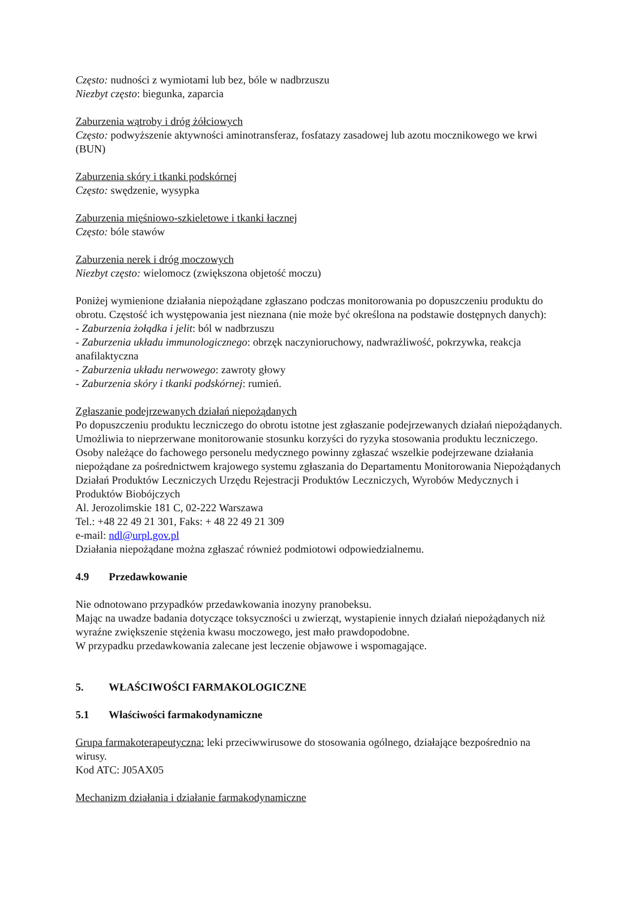Często: nudności z wymiotami lub bez, bóle w nadbrzuszu
Niezbyt często: biegunka, zaparcia
Zaburzenia wątroby i dróg żółciowych
Często: podwyższenie aktywności aminotransferaz, fosfatazy zasadowej lub azotu mocznikowego we krwi (BUN)
Zaburzenia skóry i tkanki podskórnej
Często: swędzenie, wysypka
Zaburzenia mięśniowo-szkieletowe i tkanki łacznej
Często: bóle stawów
Zaburzenia nerek i dróg moczowych
Niezbyt często: wielomocz (zwiększona objetość moczu)
Poniżej wymienione działania niepożądane zgłaszano podczas monitorowania po dopuszczeniu produktu do obrotu. Częstość ich występowania jest nieznana (nie może być określona na podstawie dostępnych danych):
- Zaburzenia żołądka i jelit: ból w nadbrzuszu
- Zaburzenia układu immunologicznego: obrzęk naczynioruchowy, nadwrażliwość, pokrzywka, reakcja anafilaktyczna
- Zaburzenia układu nerwowego: zawroty głowy
- Zaburzenia skóry i tkanki podskórnej: rumień.
Zgłaszanie podejrzewanych działań niepożądanych
Po dopuszczeniu produktu leczniczego do obrotu istotne jest zgłaszanie podejrzewanych działań niepożądanych. Umożliwia to nieprzerwane monitorowanie stosunku korzyści do ryzyka stosowania produktu leczniczego. Osoby należące do fachowego personelu medycznego powinny zgłaszać wszelkie podejrzewane działania niepożądane za pośrednictwem krajowego systemu zgłaszania do Departamentu Monitorowania Niepożądanych Działań Produktów Leczniczych Urzędu Rejestracji Produktów Leczniczych, Wyrobów Medycznych i Produktów Biobójczych
Al. Jerozolimskie 181 C, 02-222 Warszawa
Tel.: +48 22 49 21 301, Faks: + 48 22 49 21 309
e-mail: ndl@urpl.gov.pl
Działania niepożądane można zgłaszać również podmiotowi odpowiedzialnemu.
4.9 Przedawkowanie
Nie odnotowano przypadków przedawkowania inozyny pranobeksu.
Mając na uwadze badania dotyczące toksyczności u zwierząt, wystapienie innych działań niepożądanych niż wyraźne zwiększenie stężenia kwasu moczowego, jest mało prawdopodobne.
W przypadku przedawkowania zalecane jest leczenie objawowe i wspomagające.
5. WŁAŚCIWOŚCI FARMAKOLOGICZNE
5.1 Właściwości farmakodynamiczne
Grupa farmakoterapeutyczna: leki przeciwwirusowe do stosowania ogólnego, działające bezpośrednio na wirusy.
Kod ATC: J05AX05
Mechanizm działania i działanie farmakodynamiczne